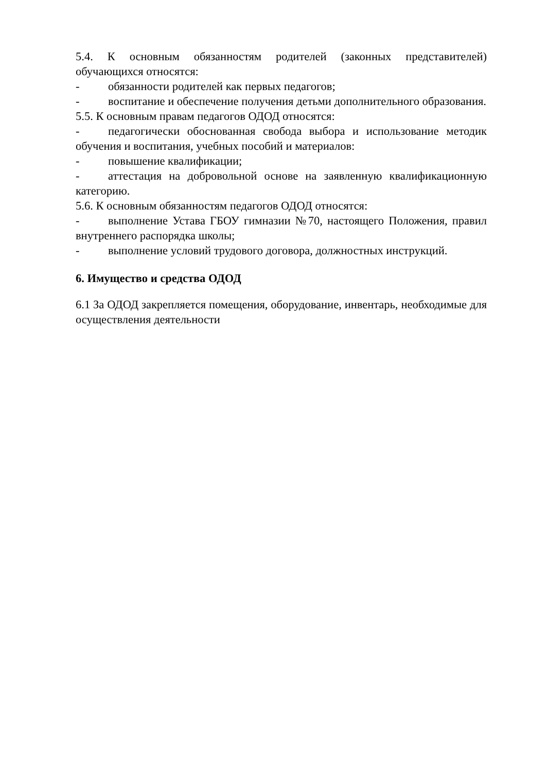5.4. К основным обязанностям родителей (законных представителей) обучающихся относятся:
- обязанности родителей как первых педагогов;
- воспитание и обеспечение получения детьми дополнительного образования.
5.5. К основным правам педагогов ОДОД относятся:
- педагогически обоснованная свобода выбора и использование методик обучения и воспитания, учебных пособий и материалов:
- повышение квалификации;
- аттестация на добровольной основе на заявленную квалификационную категорию.
5.6. К основным обязанностям педагогов ОДОД относятся:
- выполнение Устава ГБОУ гимназии №70, настоящего Положения, правил внутреннего распорядка школы;
- выполнение условий трудового договора, должностных инструкций.
6. Имущество и средства ОДОД
6.1 За ОДОД закрепляется помещения, оборудование, инвентарь, необходимые для осуществления деятельности